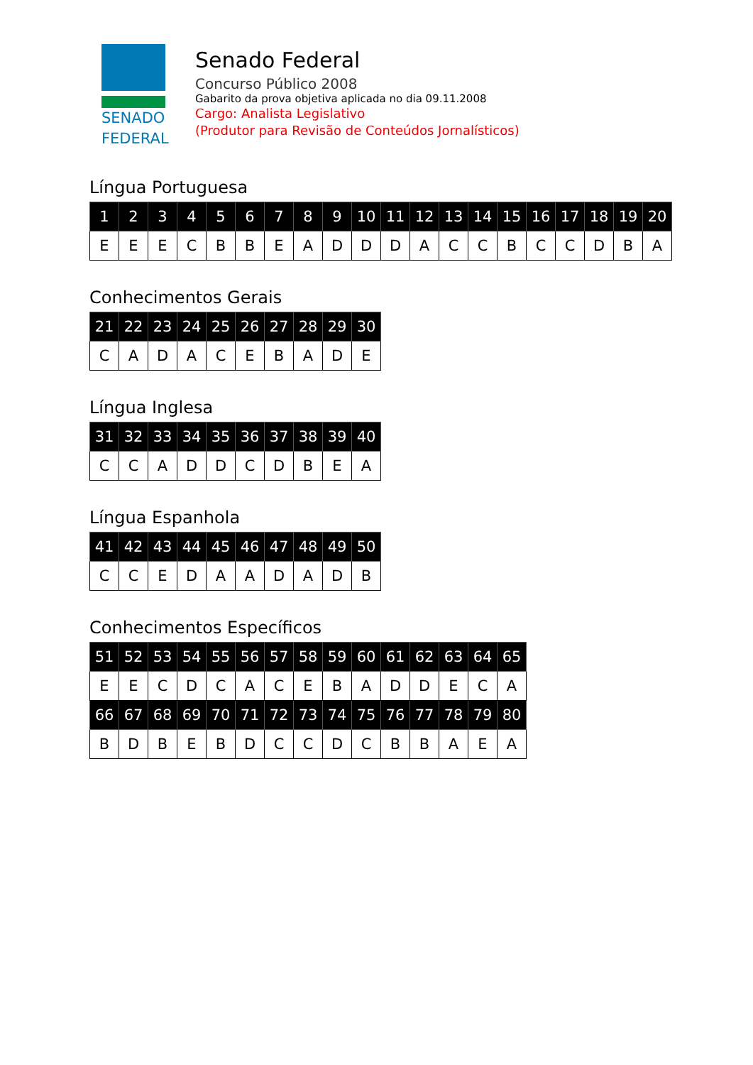SENADO
FEDERAL
Senado Federal
Concurso Público 2008
Gabarito da prova objetiva aplicada no dia 09.11.2008
Cargo: Analista Legislativo
(Produtor para Revisão de Conteúdos Jornalísticos)
Língua Portuguesa
| 1 | 2 | 3 | 4 | 5 | 6 | 7 | 8 | 9 | 10 | 11 | 12 | 13 | 14 | 15 | 16 | 17 | 18 | 19 | 20 |
| --- | --- | --- | --- | --- | --- | --- | --- | --- | --- | --- | --- | --- | --- | --- | --- | --- | --- | --- | --- |
| E | E | E | C | B | B | E | A | D | D | D | A | C | C | B | C | C | D | B | A |
Conhecimentos Gerais
| 21 | 22 | 23 | 24 | 25 | 26 | 27 | 28 | 29 | 30 |
| --- | --- | --- | --- | --- | --- | --- | --- | --- | --- |
| C | A | D | A | C | E | B | A | D | E |
Língua Inglesa
| 31 | 32 | 33 | 34 | 35 | 36 | 37 | 38 | 39 | 40 |
| --- | --- | --- | --- | --- | --- | --- | --- | --- | --- |
| C | C | A | D | D | C | D | B | E | A |
Língua Espanhola
| 41 | 42 | 43 | 44 | 45 | 46 | 47 | 48 | 49 | 50 |
| --- | --- | --- | --- | --- | --- | --- | --- | --- | --- |
| C | C | E | D | A | A | D | A | D | B |
Conhecimentos Específicos
| 51 | 52 | 53 | 54 | 55 | 56 | 57 | 58 | 59 | 60 | 61 | 62 | 63 | 64 | 65 |
| --- | --- | --- | --- | --- | --- | --- | --- | --- | --- | --- | --- | --- | --- | --- |
| E | E | C | D | C | A | C | E | B | A | D | D | E | C | A |
| 66 | 67 | 68 | 69 | 70 | 71 | 72 | 73 | 74 | 75 | 76 | 77 | 78 | 79 | 80 |
| B | D | B | E | B | D | C | C | D | C | B | B | A | E | A |